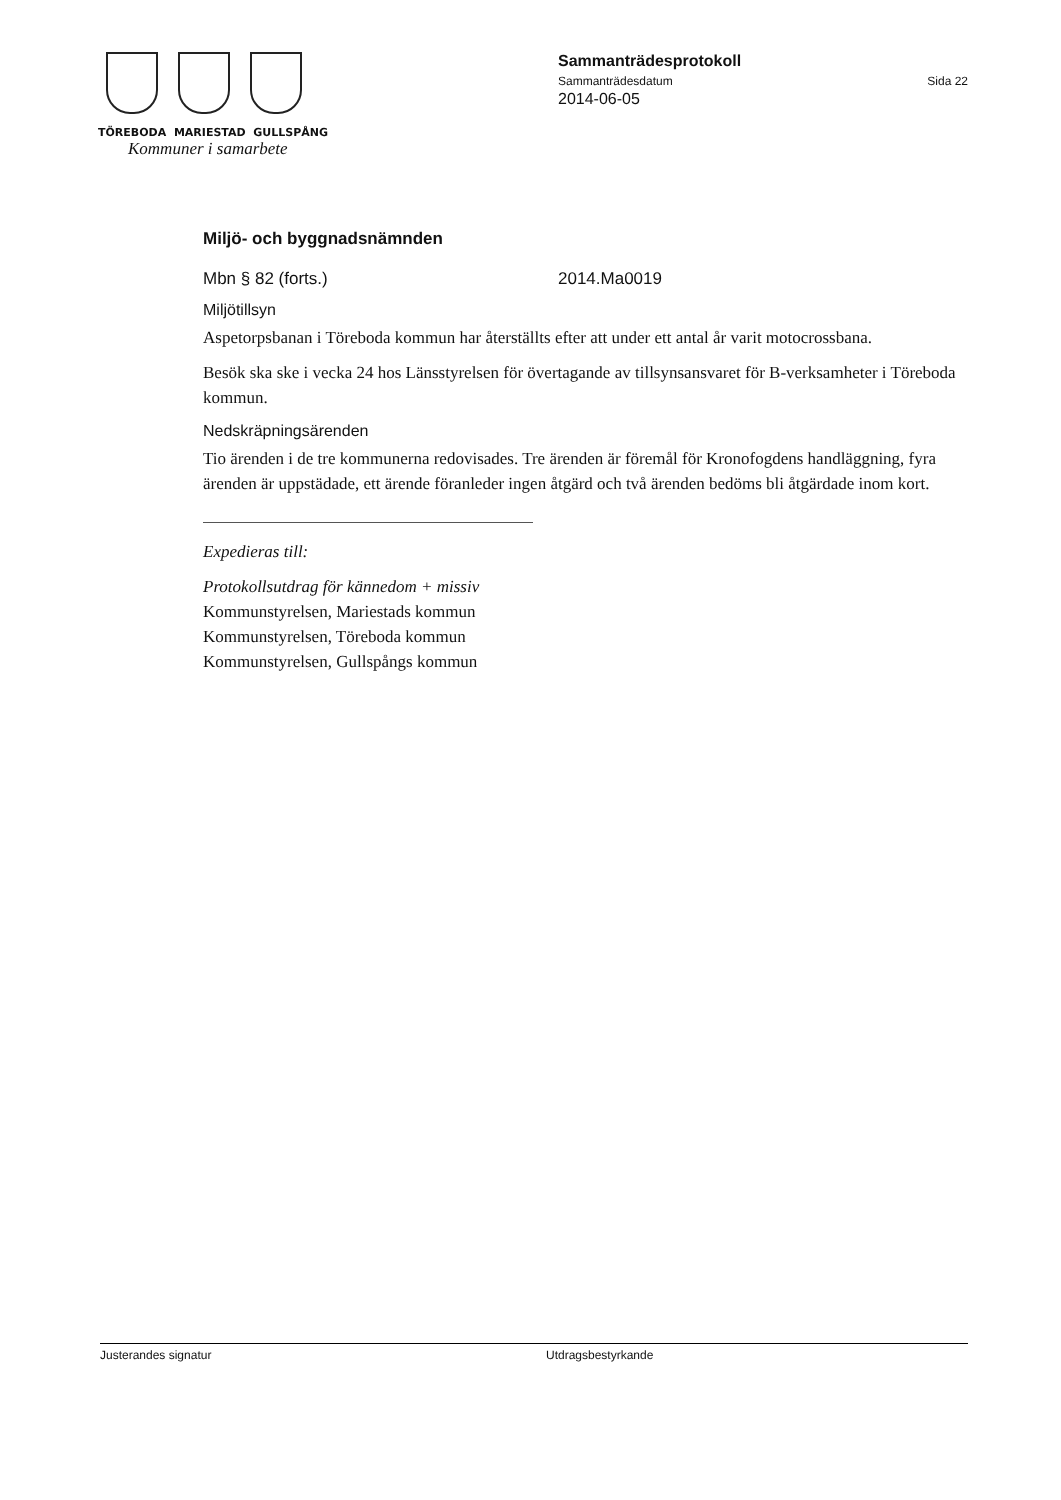TÖREBODA MARIESTAD GULLSPÅNG
Kommuner i samarbete
Sammanträdesprotokoll
Sammanträdesdatum Sida 22
2014-06-05
Miljö- och byggnadsnämnden
Mbn § 82 (forts.) 2014.Ma0019
Miljötillsyn
Aspetorpsbanan i Töreboda kommun har återställts efter att under ett antal år varit motocrossbana.
Besök ska ske i vecka 24 hos Länsstyrelsen för övertagande av tillsynsansvaret för B-verksamheter i Töreboda kommun.
Nedskräpningsärenden
Tio ärenden i de tre kommunerna redovisades. Tre ärenden är föremål för Kronofogdens handläggning, fyra ärenden är uppstädade, ett ärende föranleder ingen åtgärd och två ärenden bedöms bli åtgärdade inom kort.
Expedieras till:
Protokollsutdrag för kännedom + missiv
Kommunstyrelsen, Mariestads kommun
Kommunstyrelsen, Töreboda kommun
Kommunstyrelsen, Gullspångs kommun
Justerandes signatur Utdragsbestyrkande